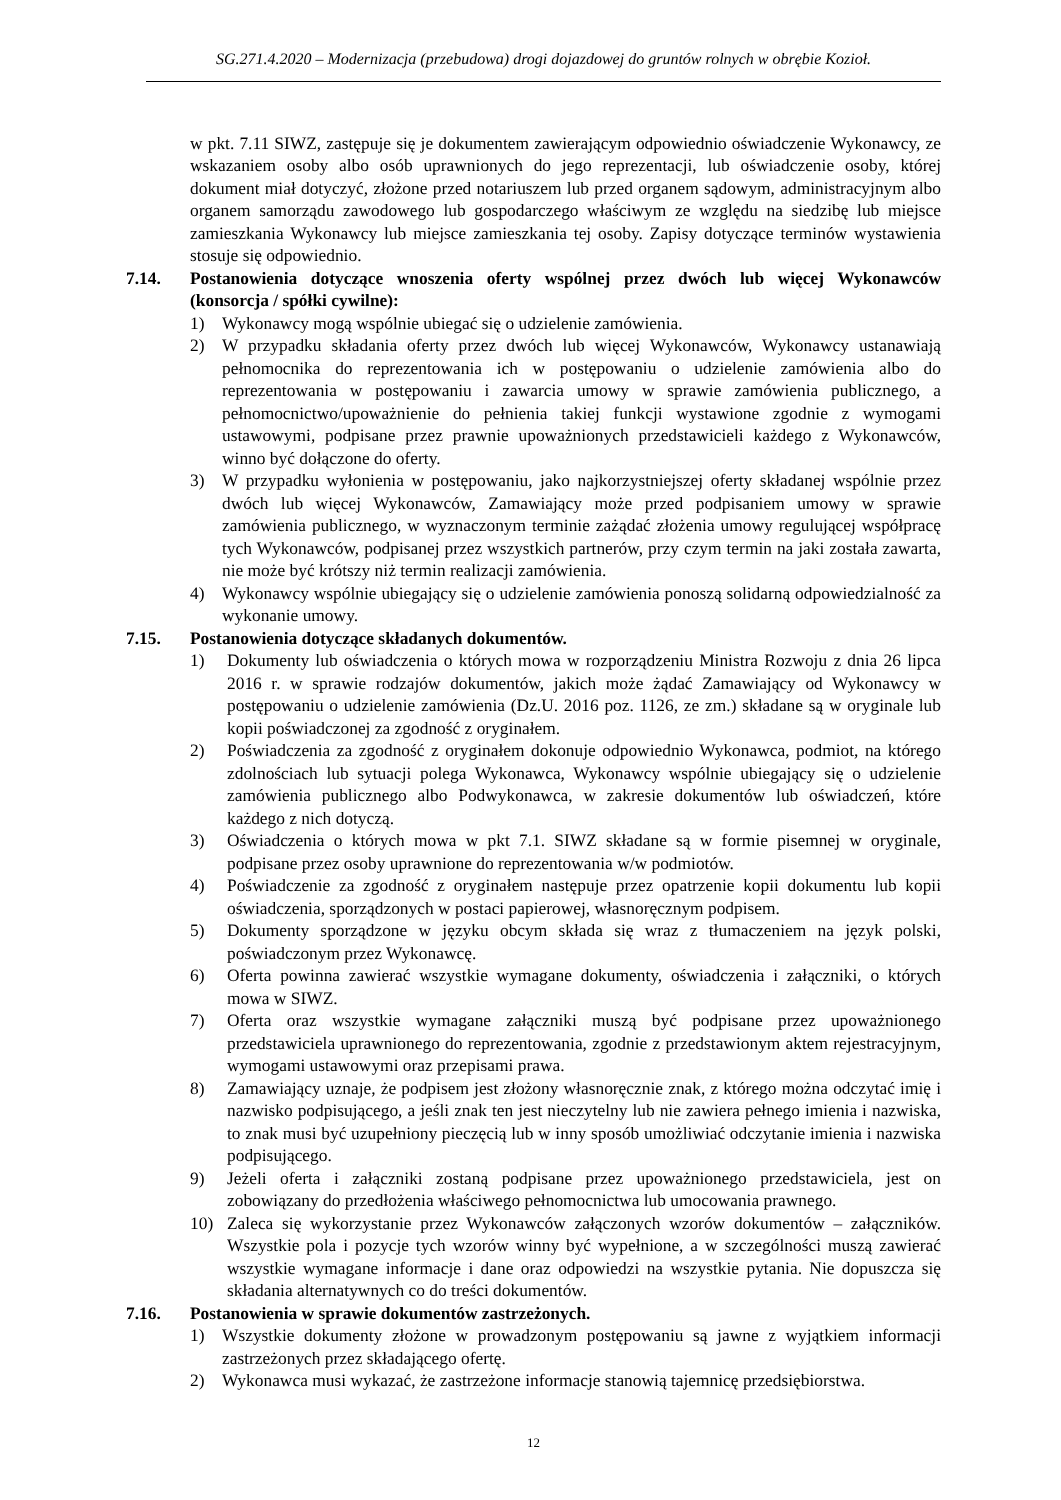SG.271.4.2020 – Modernizacja (przebudowa) drogi dojazdowej do gruntów rolnych w obrębie Kozioł.
w pkt. 7.11 SIWZ, zastępuje się je dokumentem zawierającym odpowiednio oświadczenie Wykonawcy, ze wskazaniem osoby albo osób uprawnionych do jego reprezentacji, lub oświadczenie osoby, której dokument miał dotyczyć, złożone przed notariuszem lub przed organem sądowym, administracyjnym albo organem samorządu zawodowego lub gospodarczego właściwym ze względu na siedzibę lub miejsce zamieszkania Wykonawcy lub miejsce zamieszkania tej osoby. Zapisy dotyczące terminów wystawienia stosuje się odpowiednio.
7.14. Postanowienia dotyczące wnoszenia oferty wspólnej przez dwóch lub więcej Wykonawców (konsorcja / spółki cywilne):
1) Wykonawcy mogą wspólnie ubiegać się o udzielenie zamówienia.
2) W przypadku składania oferty przez dwóch lub więcej Wykonawców, Wykonawcy ustanawiają pełnomocnika do reprezentowania ich w postępowaniu o udzielenie zamówienia albo do reprezentowania w postępowaniu i zawarcia umowy w sprawie zamówienia publicznego, a pełnomocnictwo/upoważnienie do pełnienia takiej funkcji wystawione zgodnie z wymogami ustawowymi, podpisane przez prawnie upoważnionych przedstawicieli każdego z Wykonawców, winno być dołączone do oferty.
3) W przypadku wyłonienia w postępowaniu, jako najkorzystniejszej oferty składanej wspólnie przez dwóch lub więcej Wykonawców, Zamawiający może przed podpisaniem umowy w sprawie zamówienia publicznego, w wyznaczonym terminie zażądać złożenia umowy regulującej współpracę tych Wykonawców, podpisanej przez wszystkich partnerów, przy czym termin na jaki została zawarta, nie może być krótszy niż termin realizacji zamówienia.
4) Wykonawcy wspólnie ubiegający się o udzielenie zamówienia ponoszą solidarną odpowiedzialność za wykonanie umowy.
7.15. Postanowienia dotyczące składanych dokumentów.
1) Dokumenty lub oświadczenia o których mowa w rozporządzeniu Ministra Rozwoju z dnia 26 lipca 2016 r. w sprawie rodzajów dokumentów, jakich może żądać Zamawiający od Wykonawcy w postępowaniu o udzielenie zamówienia (Dz.U. 2016 poz. 1126, ze zm.) składane są w oryginale lub kopii poświadczonej za zgodność z oryginałem.
2) Poświadczenia za zgodność z oryginałem dokonuje odpowiednio Wykonawca, podmiot, na którego zdolnościach lub sytuacji polega Wykonawca, Wykonawcy wspólnie ubiegający się o udzielenie zamówienia publicznego albo Podwykonawca, w zakresie dokumentów lub oświadczeń, które każdego z nich dotyczą.
3) Oświadczenia o których mowa w pkt 7.1. SIWZ składane są w formie pisemnej w oryginale, podpisane przez osoby uprawnione do reprezentowania w/w podmiotów.
4) Poświadczenie za zgodność z oryginałem następuje przez opatrzenie kopii dokumentu lub kopii oświadczenia, sporządzonych w postaci papierowej, własnoręcznym podpisem.
5) Dokumenty sporządzone w języku obcym składa się wraz z tłumaczeniem na język polski, poświadczonym przez Wykonawcę.
6) Oferta powinna zawierać wszystkie wymagane dokumenty, oświadczenia i załączniki, o których mowa w SIWZ.
7) Oferta oraz wszystkie wymagane załączniki muszą być podpisane przez upoważnionego przedstawiciela uprawnionego do reprezentowania, zgodnie z przedstawionym aktem rejestracyjnym, wymogami ustawowymi oraz przepisami prawa.
8) Zamawiający uznaje, że podpisem jest złożony własnoręcznie znak, z którego można odczytać imię i nazwisko podpisującego, a jeśli znak ten jest nieczytelny lub nie zawiera pełnego imienia i nazwiska, to znak musi być uzupełniony pieczęcią lub w inny sposób umożliwiać odczytanie imienia i nazwiska podpisującego.
9) Jeżeli oferta i załączniki zostaną podpisane przez upoważnionego przedstawiciela, jest on zobowiązany do przedłożenia właściwego pełnomocnictwa lub umocowania prawnego.
10) Zaleca się wykorzystanie przez Wykonawców załączonych wzorów dokumentów – załączników. Wszystkie pola i pozycje tych wzorów winny być wypełnione, a w szczególności muszą zawierać wszystkie wymagane informacje i dane oraz odpowiedzi na wszystkie pytania. Nie dopuszcza się składania alternatywnych co do treści dokumentów.
7.16. Postanowienia w sprawie dokumentów zastrzeżonych.
1) Wszystkie dokumenty złożone w prowadzonym postępowaniu są jawne z wyjątkiem informacji zastrzeżonych przez składającego ofertę.
2) Wykonawca musi wykazać, że zastrzeżone informacje stanowią tajemnicę przedsiębiorstwa.
12